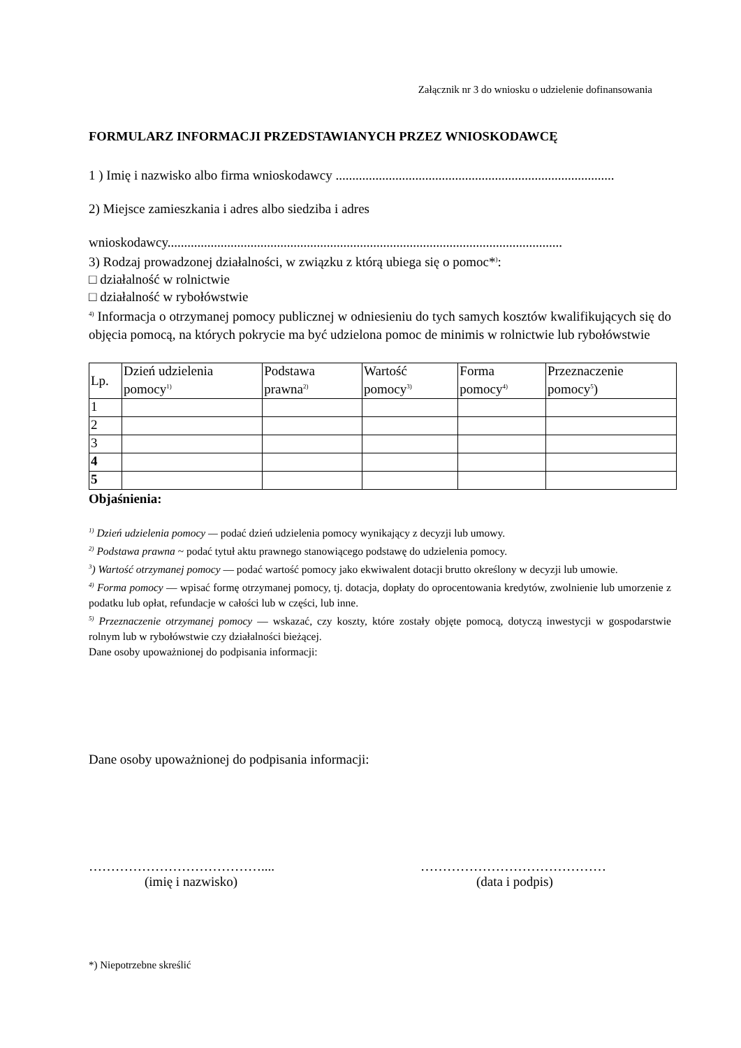Załącznik nr 3 do wniosku o udzielenie dofinansowania
FORMULARZ INFORMACJI PRZEDSTAWIANYCH PRZEZ WNIOSKODAWCĘ
1 ) Imię i nazwisko albo firma wnioskodawcy ....................................................................................
2) Miejsce zamieszkania i adres albo siedziba i adres
wnioskodawcy.......................................................................................................................
3) Rodzaj prowadzonej działalności, w związku z którą ubiega się o pomoc*<sup>)</sup>:
□ działalność w rolnictwie
□ działalność w rybołówstwie
<sup>4)</sup> Informacja o otrzymanej pomocy publicznej w odniesieniu do tych samych kosztów kwalifikujących się do objęcia pomocą, na których pokrycie ma być udzielona pomoc de minimis w rolnictwie lub rybołówstwie
| Lp. | Dzień udzielenia pomocy<sup>1)</sup> | Podstawa prawna<sup>2)</sup> | Wartość pomocy<sup>3)</sup> | Forma pomocy<sup>4)</sup> | Przeznaczenie pomocy<sup>5</sup>) |
| --- | --- | --- | --- | --- | --- |
| 1 | | | | | |
| 2 | | | | | |
| 3 | | | | | |
| 4 | | | | | |
| 5 | | | | | |
Objaśnienia:
<sup>1)</sup> Dzień udzielenia pomocy — podać dzień udzielenia pomocy wynikający z decyzji lub umowy.
<sup>2)</sup> Podstawa prawna ~ podać tytuł aktu prawnego stanowiącego podstawę do udzielenia pomocy.
<sup>3</sup>) Wartość otrzymanej pomocy — podać wartość pomocy jako ekwiwalent dotacji brutto określony w decyzji lub umowie.
<sup>4)</sup> Forma pomocy — wpisać formę otrzymanej pomocy, tj. dotacja, dopłaty do oprocentowania kredytów, zwolnienie lub umorzenie z podatku lub opłat, refundacje w całości lub w części, lub inne.
<sup>5)</sup> Przeznaczenie otrzymanej pomocy — wskazać, czy koszty, które zostały objęte pomocą, dotyczą inwestycji w gospodarstwie rolnym lub w rybołówstwie czy działalności bieżącej.
Dane osoby upoważnionej do podpisania informacji:
Dane osoby upoważnionej do podpisania informacji:
…………………………………....
(imię i nazwisko)
……………………………………
(data i podpis)
*) Niepotrzebne skreślić